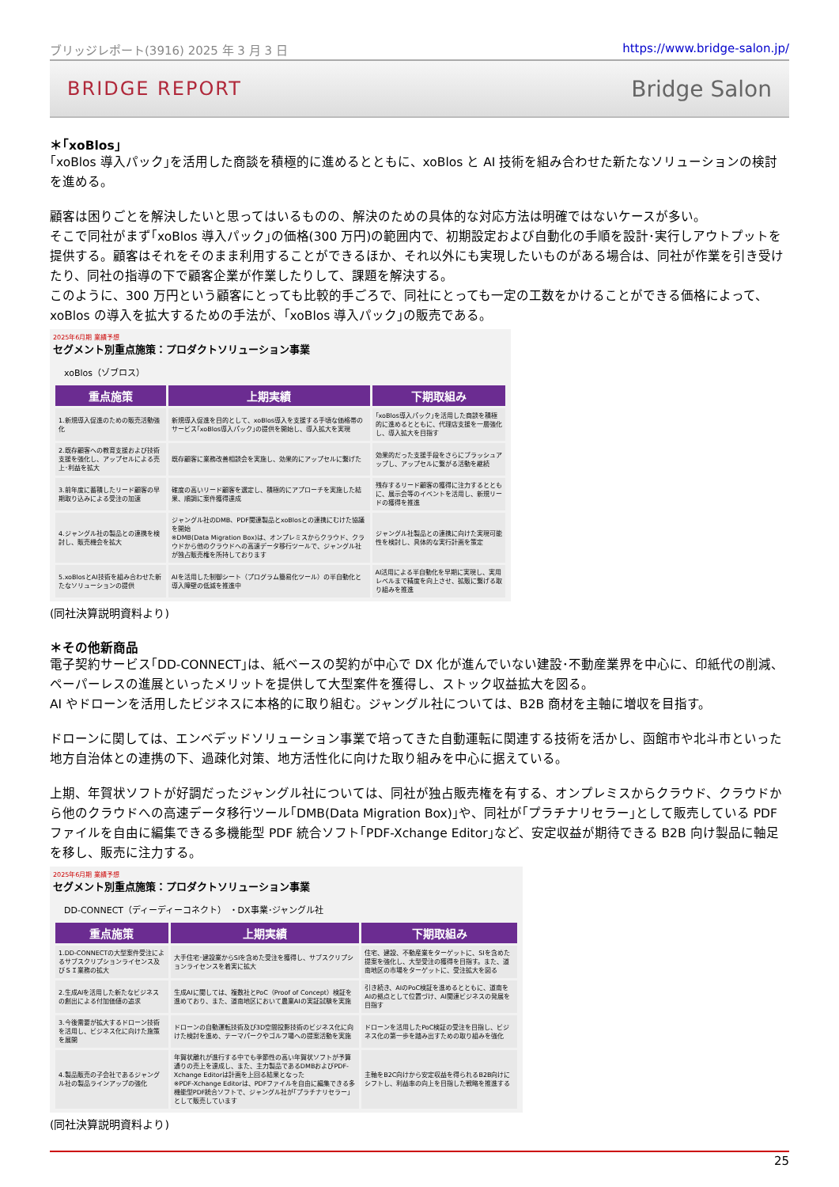ブリッジレポート(3916) 2025 年 3 月 3 日 https://www.bridge-salon.jp/
BRIDGE REPORT Bridge Salon
＊｢xoBlos｣
｢xoBlos 導入パック｣を活用した商談を積極的に進めるとともに、xoBlos と AI 技術を組み合わせた新たなソリューションの検討を進める。
顧客は困りごとを解決したいと思ってはいるものの、解決のための具体的な対応方法は明確ではないケースが多い。
そこで同社がまず｢xoBlos 導入パック｣の価格(300 万円)の範囲内で、初期設定および自動化の手順を設計･実行しアウトプットを提供する。顧客はそれをそのまま利用することができるほか、それ以外にも実現したいものがある場合は、同社が作業を引き受けたり、同社の指導の下で顧客企業が作業したりして、課題を解決する。
このように、300 万円という顧客にとっても比較的手ごろで、同社にとっても一定の工数をかけることができる価格によって、xoBlos の導入を拡大するための手法が、｢xoBlos 導入パック｣の販売である。
2025年6月期 業績予想
セグメント別重点施策：プロダクトソリューション事業
xoBlos（ゾブロス）
| 重点施策 | 上期実績 | 下期取組み |
| --- | --- | --- |
| 1.新規導入促進のための販売活動強化 | 新規導入促進を目的として、xoBlos導入を支援する手頃な価格帯のサービス｢xoBlos導入パック｣の提供を開始し、導入拡大を実現 | ｢xoBlos導入パック｣を活用した商談を積極的に進めるとともに、代理店支援を一層強化し、導入拡大を目指す |
| 2.既存顧客への教育支援および技術支援を強化し、アップセルによる売上･利益を拡大 | 既存顧客に業務改善相談会を実施し、効果的にアップセルに繋げた | 効果的だった支援手段をさらにブラッシュアップし、アップセルに繋がる活動を継続 |
| 3.前年度に蓄積したリード顧客の早期取り込みによる受注の加速 | 確度の高いリード顧客を選定し、積極的にアプローチを実施した結果、順調に案件獲得達成 | 残存するリード顧客の獲得に注力するとともに、展示会等のイベントを活用し、新規リードの獲得を推進 |
| 4.ジャングル社の製品との連携を検討し、販売機会を拡大 | ジャングル社のDMB、PDF関連製品とxoBlosとの連携にむけた協議を開始 ※DMB(Data Migration Box)は、オンプレミスからクラウド、クラウドから他のクラウドへの高速データ移行ツールで、ジャングル社が独占販売権を所持しております | ジャングル社製品との連携に向けた実現可能性を検討し、具体的な実行計画を策定 |
| 5.xoBlosとAI技術を組み合わせた新たなソリューションの提供 | AIを活用した制御シート（プログラム簡易化ツール）の半自動化と導入障壁の低減を推進中 | AI活用による半自動化を早期に実現し、実用レベルまで精度を向上させ、拡販に繋げる取り組みを推進 |
(同社決算説明資料より)
＊その他新商品
電子契約サービス｢DD-CONNECT｣は、紙ベースの契約が中心で DX 化が進んでいない建設･不動産業界を中心に、印紙代の削減、ペーパーレスの進展といったメリットを提供して大型案件を獲得し、ストック収益拡大を図る。
AI やドローンを活用したビジネスに本格的に取り組む。ジャングル社については、B2B 商材を主軸に増収を目指す。
ドローンに関しては、エンベデッドソリューション事業で培ってきた自動運転に関連する技術を活かし、函館市や北斗市といった地方自治体との連携の下、過疎化対策、地方活性化に向けた取り組みを中心に据えている。
上期、年賀状ソフトが好調だったジャングル社については、同社が独占販売権を有する、オンプレミスからクラウド、クラウドから他のクラウドへの高速データ移行ツール｢DMB(Data Migration Box)｣や、同社が｢プラチナリセラー｣として販売している PDF ファイルを自由に編集できる多機能型 PDF 統合ソフト｢PDF-Xchange Editor｣など、安定収益が期待できる B2B 向け製品に軸足を移し、販売に注力する。
2025年6月期 業績予想
セグメント別重点施策：プロダクトソリューション事業
DD-CONNECT（ディーディーコネクト） ・DX事業･ジャングル社
| 重点施策 | 上期実績 | 下期取組み |
| --- | --- | --- |
| 1.DD-CONNECTの大型案件受注によるサブスクリプションライセンス及びＳＩ業務の拡大 | 大手住宅･建設業からSIを含めた受注を獲得し、サブスクリプションライセンスを着実に拡大 | 住宅、建設、不動産業をターゲットに、SIを含めた提案を強化し、大型受注の獲得を目指す。また、道南地区の市場をターゲットに、受注拡大を図る |
| 2.生成AIを活用した新たなビジネスの創出による付加価値の追求 | 生成AIに関しては、複数社とPoC（Proof of Concept）検証を進めており、また、道南地区において農業AIの実証試験を実施 | 引き続き、AIのPoC検証を進めるとともに、道南をAIの拠点として位置づけ、AI関連ビジネスの発展を目指す |
| 3.今後需要が拡大するドローン技術を活用し、ビジネス化に向けた施策を展開 | ドローンの自動運転技術及び3D空間投影技術のビジネス化に向けた検討を進め、テーマパークやゴルフ場への提案活動を実施 | ドローンを活用したPoC検証の受注を目指し、ビジネス化の第一歩を踏み出すための取り組みを強化 |
| 4.製品販売の子会社であるジャングル社の製品ラインアップの強化 | 年賀状離れが進行する中でも季節性の高い年賀状ソフトが予算通りの売上を達成し、また、主力製品であるDMBおよびPDF-Xchange Editorは計画を上回る結果となった ※PDF-Xchange Editorは、PDFファイルを自由に編集できる多機能型PDF統合ソフトで、ジャングル社が｢プラチナリセラー｣として販売しています | 主軸をB2C向けから安定収益を得られるB2B向けにシフトし、利益率の向上を目指した戦略を推進する |
(同社決算説明資料より)
25